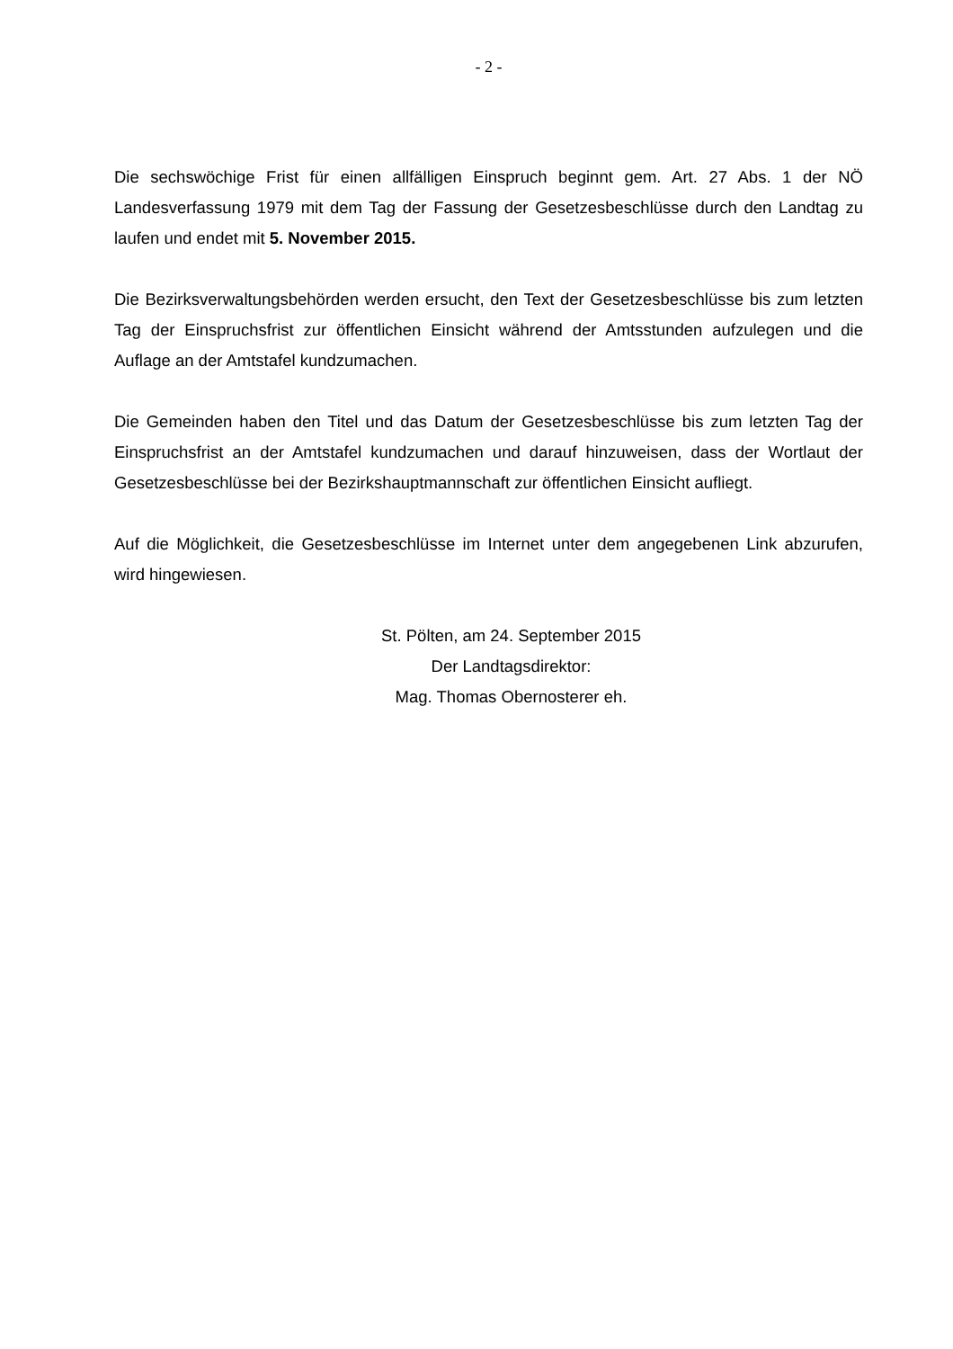- 2 -
Die sechswöchige Frist für einen allfälligen Einspruch beginnt gem. Art. 27 Abs. 1 der NÖ Landesverfassung 1979 mit dem Tag der Fassung der Gesetzesbeschlüsse durch den Landtag zu laufen und endet mit 5. November 2015.
Die Bezirksverwaltungsbehörden werden ersucht, den Text der Gesetzesbeschlüsse bis zum letzten Tag der Einspruchsfrist zur öffentlichen Einsicht während der Amtsstunden aufzulegen und die Auflage an der Amtstafel kundzumachen.
Die Gemeinden haben den Titel und das Datum der Gesetzesbeschlüsse bis zum letzten Tag der Einspruchsfrist an der Amtstafel kundzumachen und darauf hinzuweisen, dass der Wortlaut der Gesetzesbeschlüsse bei der Bezirkshauptmannschaft zur öffentlichen Einsicht aufliegt.
Auf die Möglichkeit, die Gesetzesbeschlüsse im Internet unter dem angegebenen Link abzurufen, wird hingewiesen.
St. Pölten, am 24. September 2015
Der Landtagsdirektor:
Mag. Thomas Obernosterer eh.